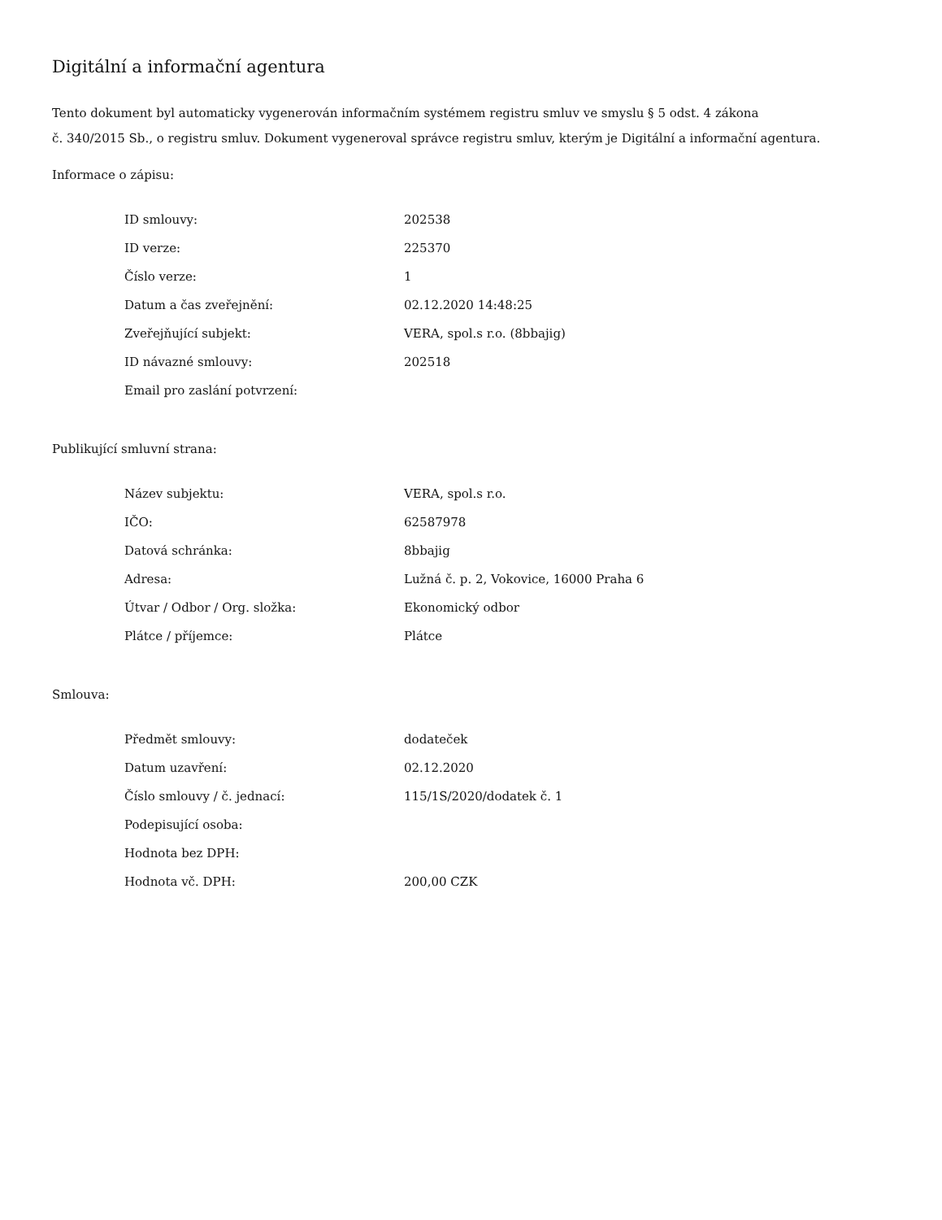Digitální a informační agentura
Tento dokument byl automaticky vygenerován informačním systémem registru smluv ve smyslu § 5 odst. 4 zákona
č. 340/2015 Sb., o registru smluv. Dokument vygeneroval správce registru smluv, kterým je Digitální a informační agentura.
Informace o zápisu:
| ID smlouvy: | 202538 |
| ID verze: | 225370 |
| Číslo verze: | 1 |
| Datum a čas zveřejnění: | 02.12.2020 14:48:25 |
| Zveřejňující subjekt: | VERA, spol.s r.o. (8bbajig) |
| ID návazné smlouvy: | 202518 |
| Email pro zaslání potvrzení: | |
Publikující smluvní strana:
| Název subjektu: | VERA, spol.s r.o. |
| IČO: | 62587978 |
| Datová schránka: | 8bbajig |
| Adresa: | Lužná č. p. 2, Vokovice, 16000 Praha 6 |
| Útvar / Odbor / Org. složka: | Ekonomický odbor |
| Plátce / příjemce: | Plátce |
Smlouva:
| Předmět smlouvy: | dodateček |
| Datum uzavření: | 02.12.2020 |
| Číslo smlouvy / č. jednací: | 115/1S/2020/dodatek č. 1 |
| Podepisující osoba: | |
| Hodnota bez DPH: | |
| Hodnota vč. DPH: | 200,00 CZK |